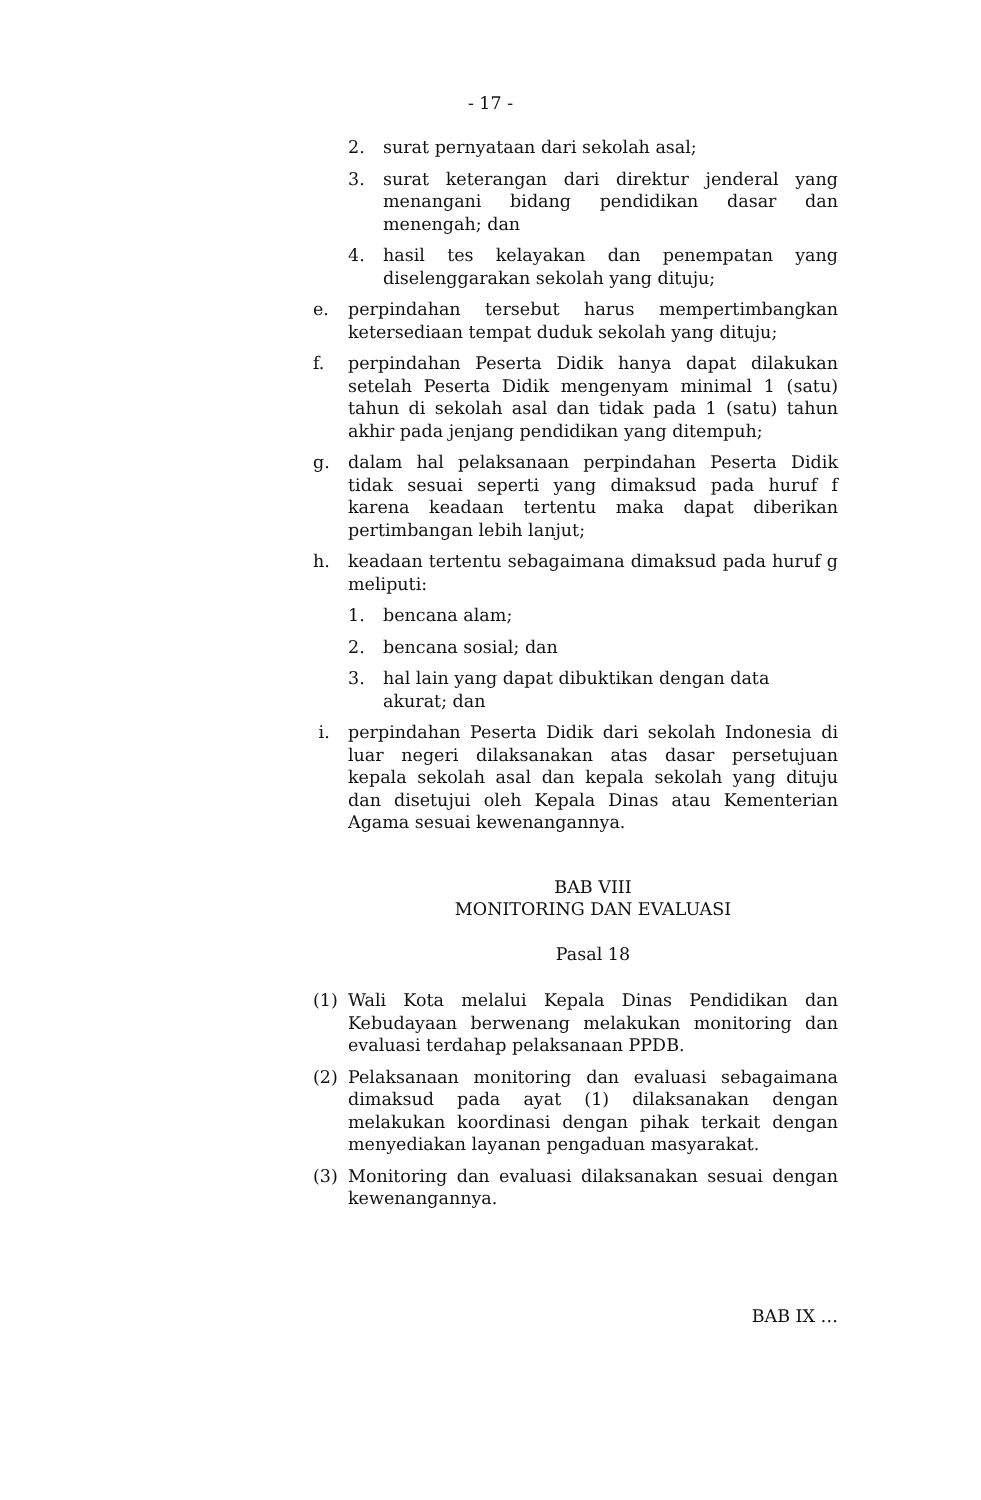- 17 -
2. surat pernyataan dari sekolah asal;
3. surat keterangan dari direktur jenderal yang menangani bidang pendidikan dasar dan menengah; dan
4. hasil tes kelayakan dan penempatan yang diselenggarakan sekolah yang dituju;
e. perpindahan tersebut harus mempertimbangkan ketersediaan tempat duduk sekolah yang dituju;
f. perpindahan Peserta Didik hanya dapat dilakukan setelah Peserta Didik mengenyam minimal 1 (satu) tahun di sekolah asal dan tidak pada 1 (satu) tahun akhir pada jenjang pendidikan yang ditempuh;
g. dalam hal pelaksanaan perpindahan Peserta Didik tidak sesuai seperti yang dimaksud pada huruf f karena keadaan tertentu maka dapat diberikan pertimbangan lebih lanjut;
h. keadaan tertentu sebagaimana dimaksud pada huruf g meliputi:
1. bencana alam;
2. bencana sosial; dan
3. hal lain yang dapat dibuktikan dengan data akurat; dan
i. perpindahan Peserta Didik dari sekolah Indonesia di luar negeri dilaksanakan atas dasar persetujuan kepala sekolah asal dan kepala sekolah yang dituju dan disetujui oleh Kepala Dinas atau Kementerian Agama sesuai kewenangannya.
BAB VIII
MONITORING DAN EVALUASI
Pasal 18
(1) Wali Kota melalui Kepala Dinas Pendidikan dan Kebudayaan berwenang melakukan monitoring dan evaluasi terdahap pelaksanaan PPDB.
(2) Pelaksanaan monitoring dan evaluasi sebagaimana dimaksud pada ayat (1) dilaksanakan dengan melakukan koordinasi dengan pihak terkait dengan menyediakan layanan pengaduan masyarakat.
(3) Monitoring dan evaluasi dilaksanakan sesuai dengan kewenangannya.
BAB IX …